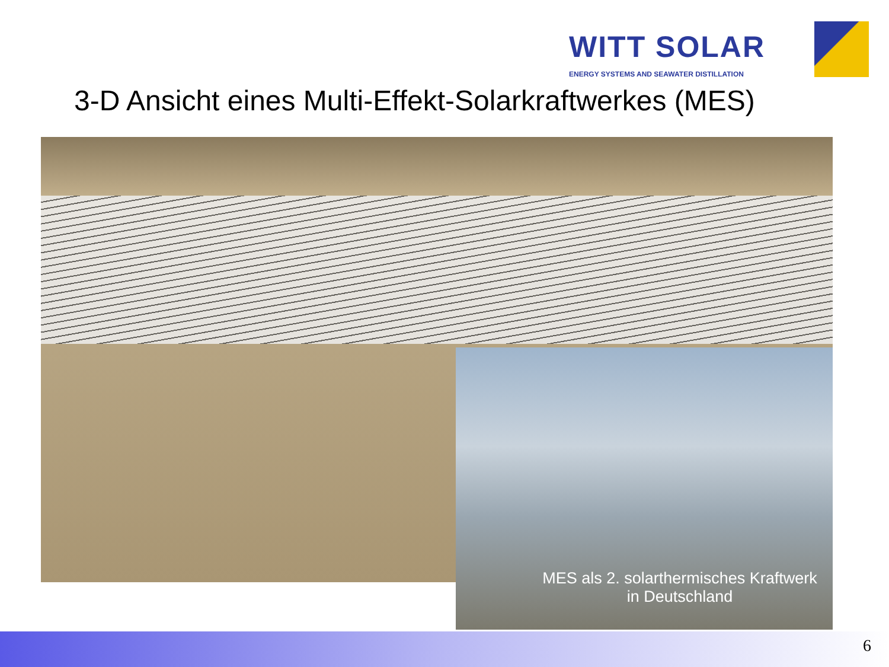WITT SOLAR
ENERGY SYSTEMS AND SEAWATER DISTILLATION
3-D Ansicht eines Multi-Effekt-Solarkraftwerkes (MES)
MES als 2. solarthermisches Kraftwerk
in Deutschland
6